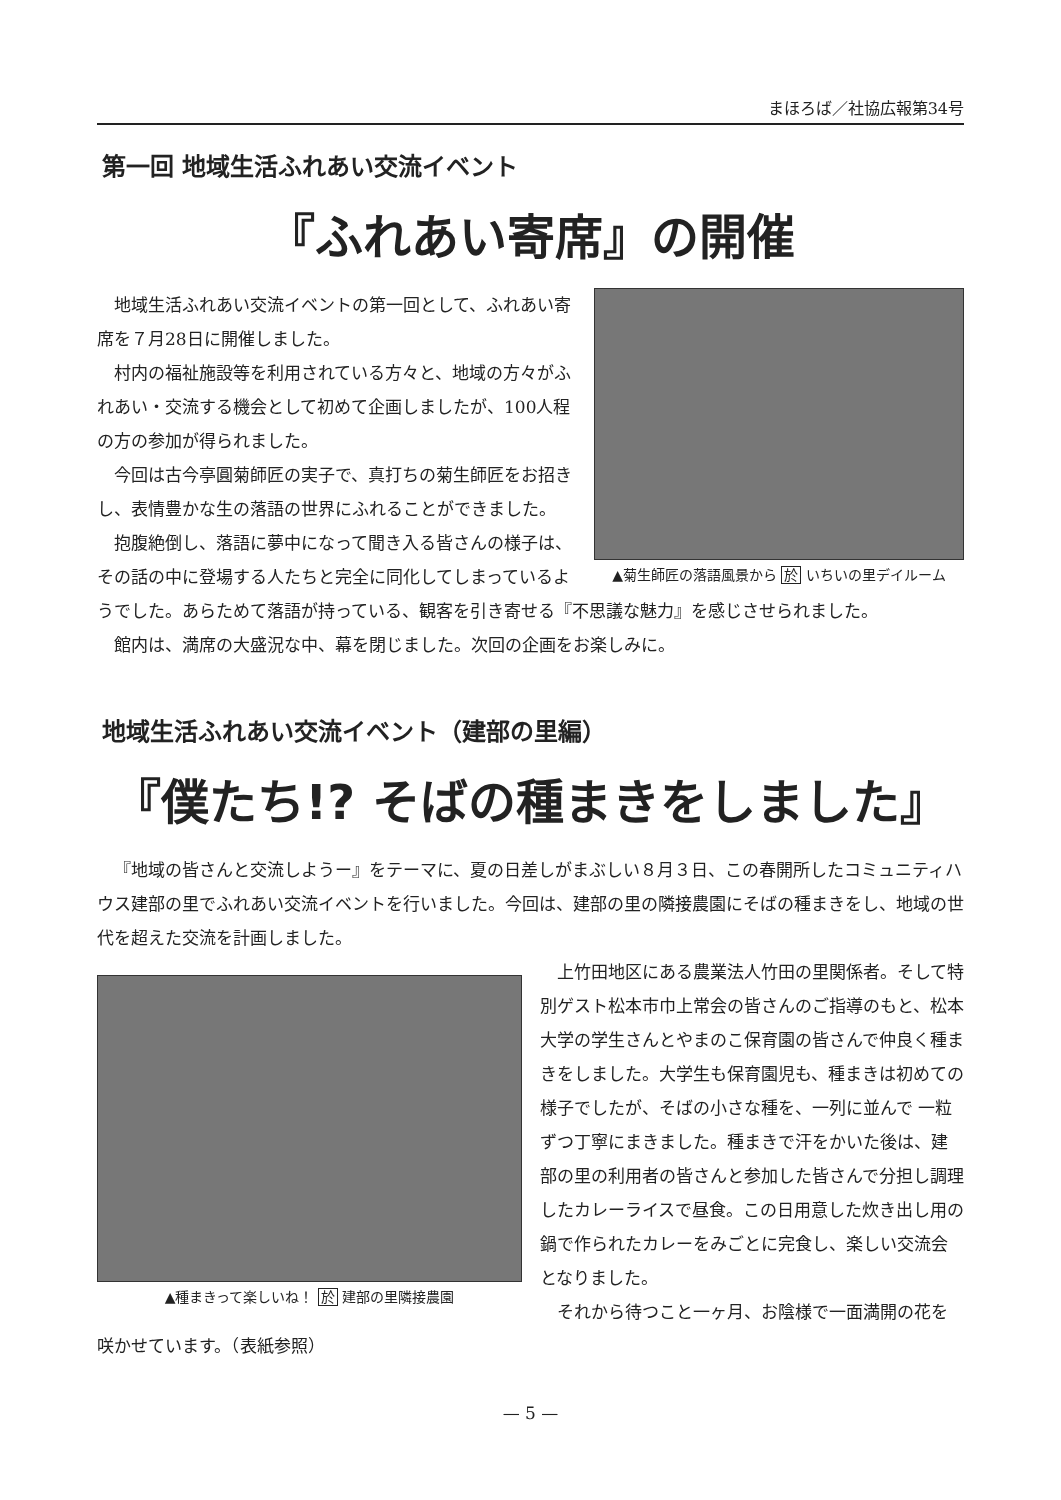まほろば／社協広報第34号
第一回 地域生活ふれあい交流イベント
『ふれあい寄席』の開催
▲菊生師匠の落語風景から 於 いちいの里デイルーム
地域生活ふれあい交流イベントの第一回として、ふれあい寄席を７月28日に開催しました。
村内の福祉施設等を利用されている方々と、地域の方々がふれあい・交流する機会として初めて企画しましたが、100人程の方の参加が得られました。
今回は古今亭圓菊師匠の実子で、真打ちの菊生師匠をお招きし、表情豊かな生の落語の世界にふれることができました。
抱腹絶倒し、落語に夢中になって聞き入る皆さんの様子は、その話の中に登場する人たちと完全に同化してしまっているようでした。あらためて落語が持っている、観客を引き寄せる『不思議な魅力』を感じさせられました。
館内は、満席の大盛況な中、幕を閉じました。次回の企画をお楽しみに。
地域生活ふれあい交流イベント（建部の里編）
『僕たち!? そばの種まきをしました』
『地域の皆さんと交流しようー』をテーマに、夏の日差しがまぶしい８月３日、この春開所したコミュニティハウス建部の里でふれあい交流イベントを行いました。今回は、建部の里の隣接農園にそばの種まきをし、地域の世代を超えた交流を計画しました。
▲種まきって楽しいね！ 於 建部の里隣接農園
上竹田地区にある農業法人竹田の里関係者。そして特別ゲスト松本市巾上常会の皆さんのご指導のもと、松本大学の学生さんとやまのこ保育園の皆さんで仲良く種まきをしました。大学生も保育園児も、種まきは初めての様子でしたが、そばの小さな種を、一列に並んで 一粒ずつ丁寧にまきました。種まきで汗をかいた後は、建部の里の利用者の皆さんと参加した皆さんで分担し調理したカレーライスで昼食。この日用意した炊き出し用の鍋で作られたカレーをみごとに完食し、楽しい交流会となりました。
それから待つこと一ヶ月、お陰様で一面満開の花を咲かせています。（表紙参照）
— 5 —